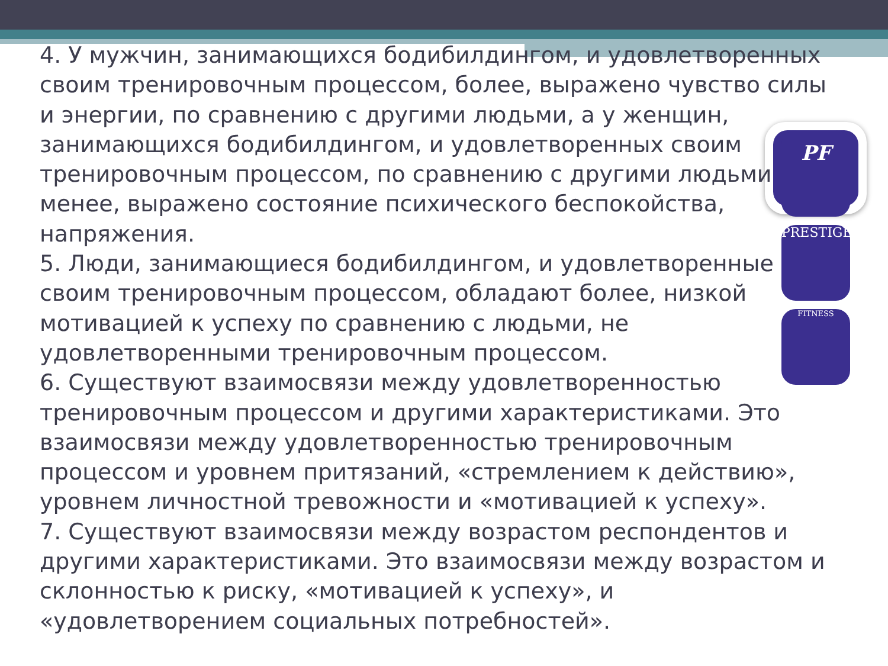PF
PRESTIGE
FITNESS
4. У мужчин, занимающихся бодибилдингом, и удовлетворенных своим тренировочным процессом, более, выражено чувство силы и энергии, по сравнению с другими людьми, а у женщин,
занимающихся бодибилдингом, и удовлетворенных своим
тренировочным процессом, по сравнению с другими людьми
менее, выражено состояние психического беспокойства, напряжения.
5. Люди, занимающиеся бодибилдингом, и удовлетворенные своим тренировочным процессом, обладают более, низкой мотивацией к успеху по сравнению с людьми, не удовлетворенными тренировочным процессом.
6. Существуют взаимосвязи между удовлетворенностью тренировочным процессом и другими характеристиками. Это взаимосвязи между удовлетворенностью тренировочным процессом и уровнем притязаний, «стремлением к действию», уровнем личностной тревожности и «мотивацией к успеху».
7. Существуют взаимосвязи между возрастом респондентов и другими характеристиками. Это взаимосвязи между возрастом и склонностью к риску, «мотивацией к успеху», и «удовлетворением социальных потребностей».